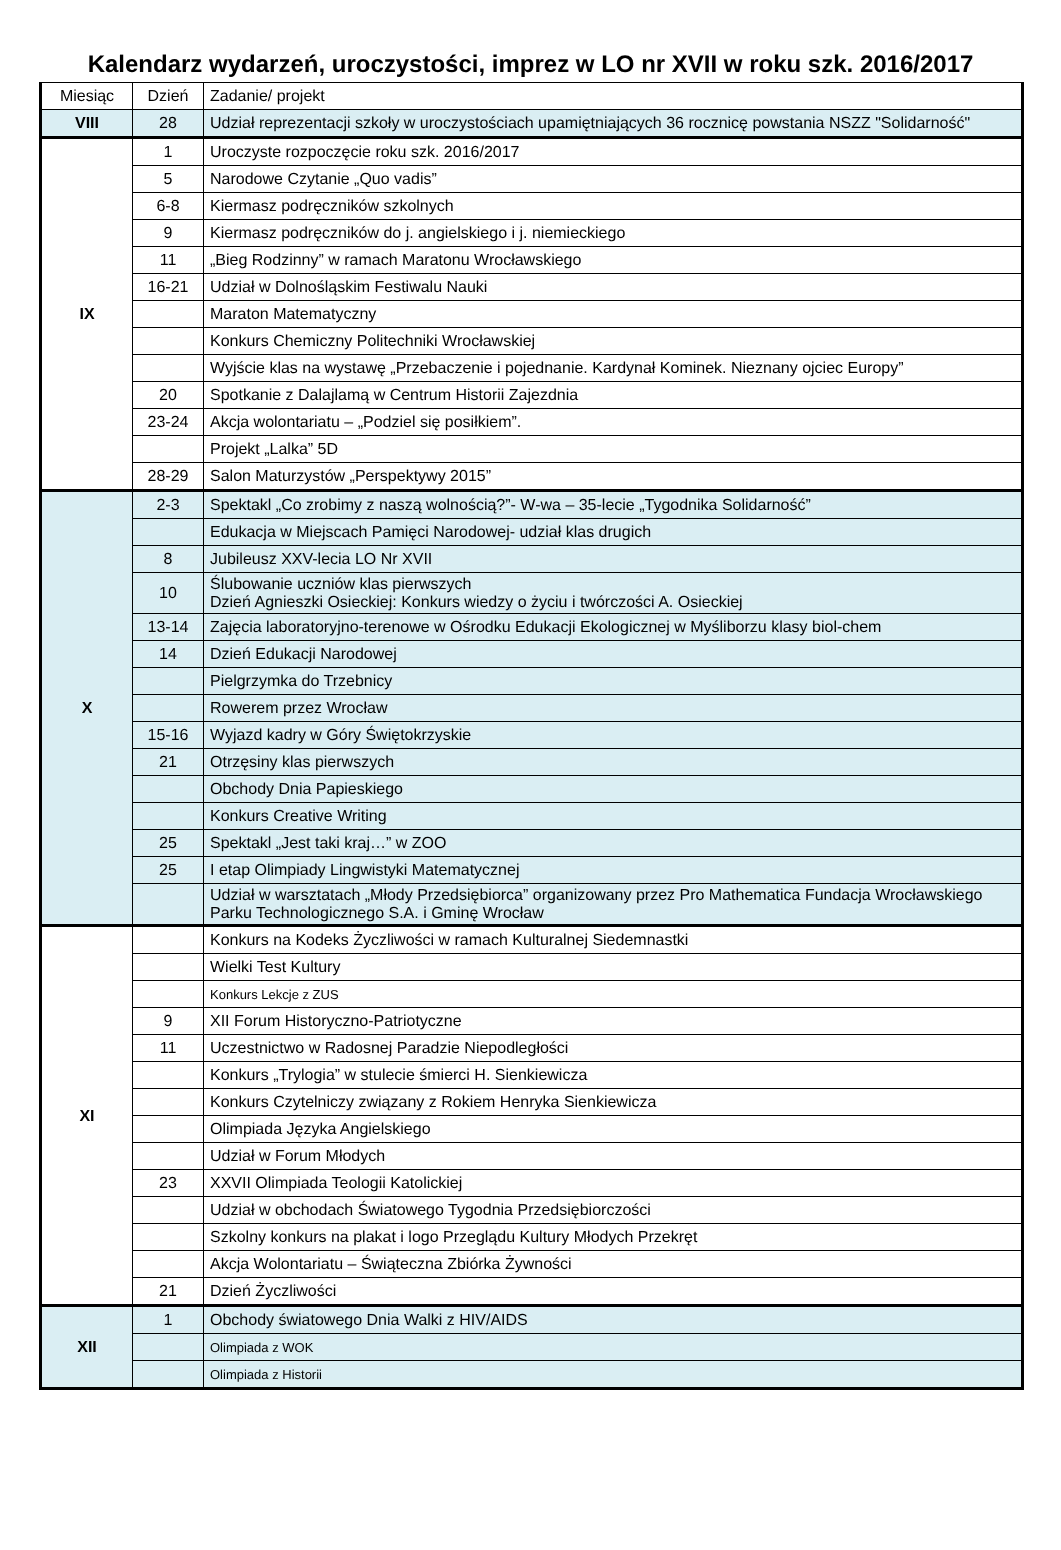Kalendarz wydarzeń, uroczystości, imprez w LO nr XVII w roku szk. 2016/2017
| Miesiąc | Dzień | Zadanie/ projekt |
| --- | --- | --- |
| VIII | 28 | Udział reprezentacji szkoły w uroczystościach upamiętniających 36 rocznicę powstania NSZZ "Solidarność" |
| IX | 1 | Uroczyste rozpoczęcie roku szk. 2016/2017 |
| | 5 | Narodowe Czytanie „Quo vadis” |
| | 6-8 | Kiermasz podręczników szkolnych |
| | 9 | Kiermasz podręczników do j. angielskiego i j. niemieckiego |
| | 11 | „Bieg Rodzinny” w ramach Maratonu Wrocławskiego |
| | 16-21 | Udział w Dolnośląskim Festiwalu Nauki |
| | | Maraton Matematyczny |
| | | Konkurs Chemiczny Politechniki Wrocławskiej |
| | | Wyjście klas na wystawę „Przebaczenie i pojednanie. Kardynał Kominek. Nieznany ojciec Europy” |
| | 20 | Spotkanie z Dalajlamą w Centrum Historii Zajezdnia |
| | 23-24 | Akcja wolontariatu – „Podziel się posiłkiem”. |
| | | Projekt „Lalka” 5D |
| | 28-29 | Salon Maturzystów „Perspektywy 2015” |
| X | 2-3 | Spektakl „Co zrobimy z naszą wolnością?”- W-wa – 35-lecie „Tygodnika Solidarność” |
| | | Edukacja w Miejscach Pamięci Narodowej- udział klas drugich |
| | 8 | Jubileusz XXV-lecia LO Nr XVII |
| | 10 | Ślubowanie uczniów klas pierwszych Dzień Agnieszki Osieckiej: Konkurs wiedzy o życiu i twórczości A. Osieckiej |
| | 13-14 | Zajęcia laboratoryjno-terenowe w Ośrodku Edukacji Ekologicznej w Myśliborzu klasy biol-chem |
| | 14 | Dzień Edukacji Narodowej |
| | | Pielgrzymka do Trzebnicy |
| | | Rowerem przez Wrocław |
| | 15-16 | Wyjazd kadry w Góry Świętokrzyskie |
| | 21 | Otrzęsiny klas pierwszych |
| | | Obchody Dnia Papieskiego |
| | | Konkurs Creative Writing |
| | 25 | Spektakl „Jest taki kraj…” w ZOO |
| | 25 | I etap Olimpiady Lingwistyki Matematycznej |
| | | Udział w warsztatach „Młody Przedsiębiorca” organizowany przez Pro Mathematica Fundacja Wrocławskiego Parku Technologicznego S.A. i Gminę Wrocław |
| XI | | Konkurs na Kodeks Życzliwości w ramach Kulturalnej Siedemnastki |
| | | Wielki Test Kultury |
| | | Konkurs Lekcje z ZUS |
| | 9 | XII Forum Historyczno-Patriotyczne |
| | 11 | Uczestnictwo w Radosnej Paradzie Niepodległości |
| | | Konkurs „Trylogia” w stulecie śmierci H. Sienkiewicza |
| | | Konkurs Czytelniczy związany z Rokiem Henryka Sienkiewicza |
| | | Olimpiada Języka Angielskiego |
| | | Udział w Forum Młodych |
| | 23 | XXVII Olimpiada Teologii Katolickiej |
| | | Udział w obchodach Światowego Tygodnia Przedsiębiorczości |
| | | Szkolny konkurs na plakat i logo Przeglądu Kultury Młodych Przekręt |
| | | Akcja Wolontariatu – Świąteczna Zbiórka Żywności |
| | 21 | Dzień Życzliwości |
| XII | 1 | Obchody światowego Dnia Walki z HIV/AIDS |
| | | Olimpiada z WOK |
| | | Olimpiada z Historii |